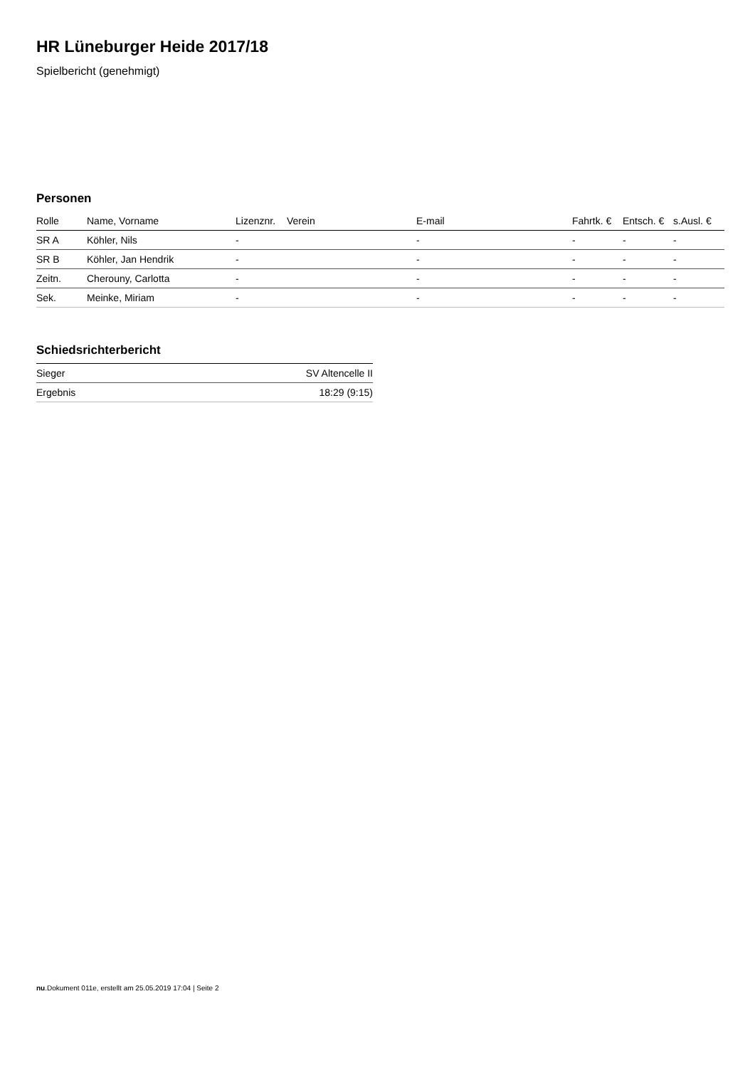HR Lüneburger Heide 2017/18
Spielbericht (genehmigt)
Personen
| Rolle | Name, Vorname | Lizenznr. | Verein | E-mail | Fahrtk. € | Entsch. € | s.Ausl. € |
| --- | --- | --- | --- | --- | --- | --- | --- |
| SR A | Köhler, Nils | - | | - | - | - | - |
| SR B | Köhler, Jan Hendrik | - | | - | - | - | - |
| Zeitn. | Cherouny, Carlotta | - | | - | - | - | - |
| Sek. | Meinke, Miriam | - | | - | - | - | - |
Schiedsrichterbericht
| Sieger | SV Altencelle II |
| Ergebnis | 18:29 (9:15) |
nu.Dokument 011e, erstellt am 25.05.2019 17:04 | Seite 2